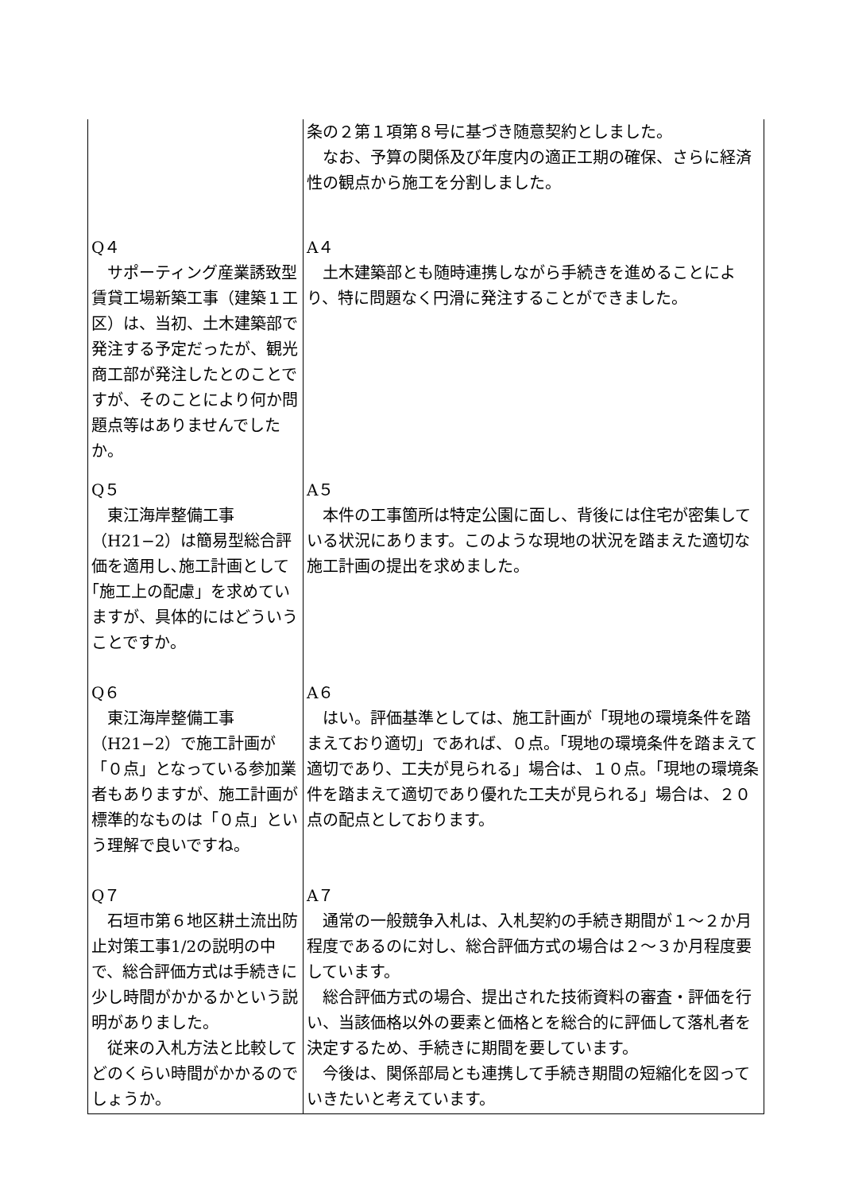| | 条の２第１項第８号に基づき随意契約としました。 なお、予算の関係及び年度内の適正工期の確保、さらに経済性の観点から施工を分割しました。 |
| Q４ サポーティング産業誘致型賃貸工場新築工事（建築１工区）は、当初、土木建築部で発注する予定だったが、観光商工部が発注したとのことですが、そのことにより何か問題点等はありませんでしたか。 | A４ 土木建築部とも随時連携しながら手続きを進めることにより、特に問題なく円滑に発注することができました。 |
| Q５ 東江海岸整備工事（H21−2）は簡易型総合評価を適用し､施工計画として｢施工上の配慮」を求めていますが、具体的にはどういうことですか。 | A５ 本件の工事箇所は特定公園に面し、背後には住宅が密集している状況にあります。このような現地の状況を踏まえた適切な施工計画の提出を求めました。 |
| Q６ 東江海岸整備工事（H21−2）で施工計画が「０点」となっている参加業者もありますが、施工計画が標準的なものは「０点」という理解で良いですね。 | A６ はい。評価基準としては、施工計画が「現地の環境条件を踏まえており適切」であれば、０点。「現地の環境条件を踏まえて適切であり、工夫が見られる」場合は、１０点。「現地の環境条件を踏まえて適切であり優れた工夫が見られる」場合は、２０点の配点としております。 |
| Q７ 石垣市第６地区耕土流出防止対策工事1/2の説明の中で、総合評価方式は手続きに少し時間がかかるかという説明がありました。 従来の入札方法と比較してどのくらい時間がかかるのでしょうか。 | A７ 通常の一般競争入札は、入札契約の手続き期間が１〜２か月程度であるのに対し、総合評価方式の場合は２〜３か月程度要しています。 総合評価方式の場合、提出された技術資料の審査・評価を行い、当該価格以外の要素と価格とを総合的に評価して落札者を決定するため、手続きに期間を要しています。 今後は、関係部局とも連携して手続き期間の短縮化を図っていきたいと考えています。 |